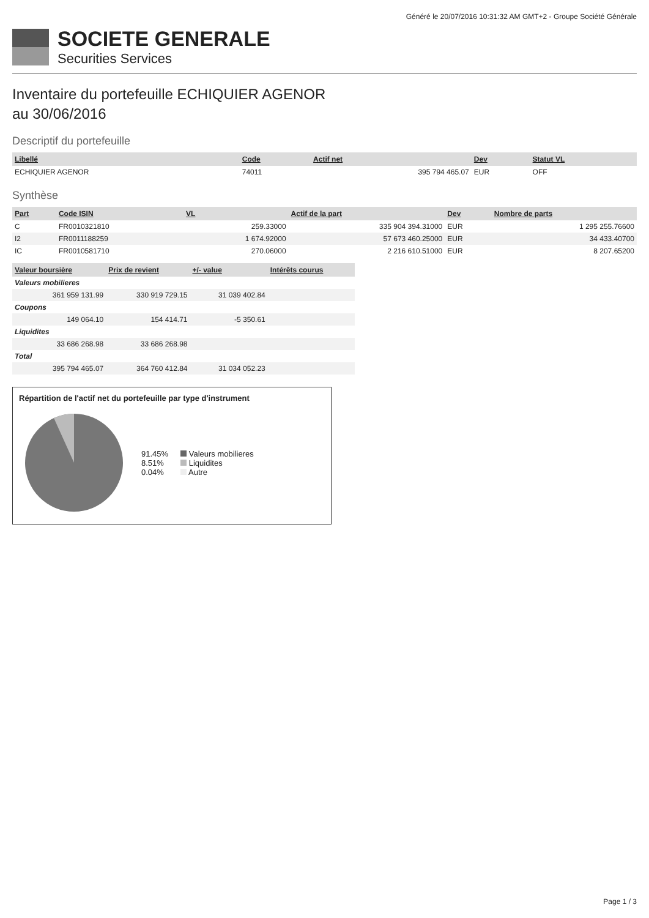Généré le 20/07/2016 10:31:32 AM GMT+2 - Groupe Société Générale
SOCIETE GENERALE
Securities Services
Inventaire du portefeuille ECHIQUIER AGENOR
au 30/06/2016
Descriptif du portefeuille
| Libellé | Code | Actif net | Dev | Statut VL |
| --- | --- | --- | --- | --- |
| ECHIQUIER AGENOR | 74011 | 395 794 465.07 | EUR | OFF |
Synthèse
| Part | Code ISIN | VL | Actif de la part | Dev | Nombre de parts |
| --- | --- | --- | --- | --- | --- |
| C | FR0010321810 | 259.33000 | 335 904 394.31000 | EUR | 1 295 255.76600 |
| I2 | FR0011188259 | 1 674.92000 | 57 673 460.25000 | EUR | 34 433.40700 |
| IC | FR0010581710 | 270.06000 | 2 216 610.51000 | EUR | 8 207.65200 |
| Valeur boursière | Prix de revient | +/- value | Intérêts courus |
| --- | --- | --- | --- |
| Valeurs mobilieres | | | |
| 361 959 131.99 | 330 919 729.15 | 31 039 402.84 | |
| Coupons | | | |
| 149 064.10 | 154 414.71 | -5 350.61 | |
| Liquidites | | | |
| 33 686 268.98 | 33 686 268.98 | | |
| Total | | | |
| 395 794 465.07 | 364 760 412.84 | 31 034 052.23 | |
Répartition de l'actif net du portefeuille par type d'instrument
91.45%
8.51%
0.04%
Valeurs mobilieres
Liquidites
Autre
Page 1 / 3